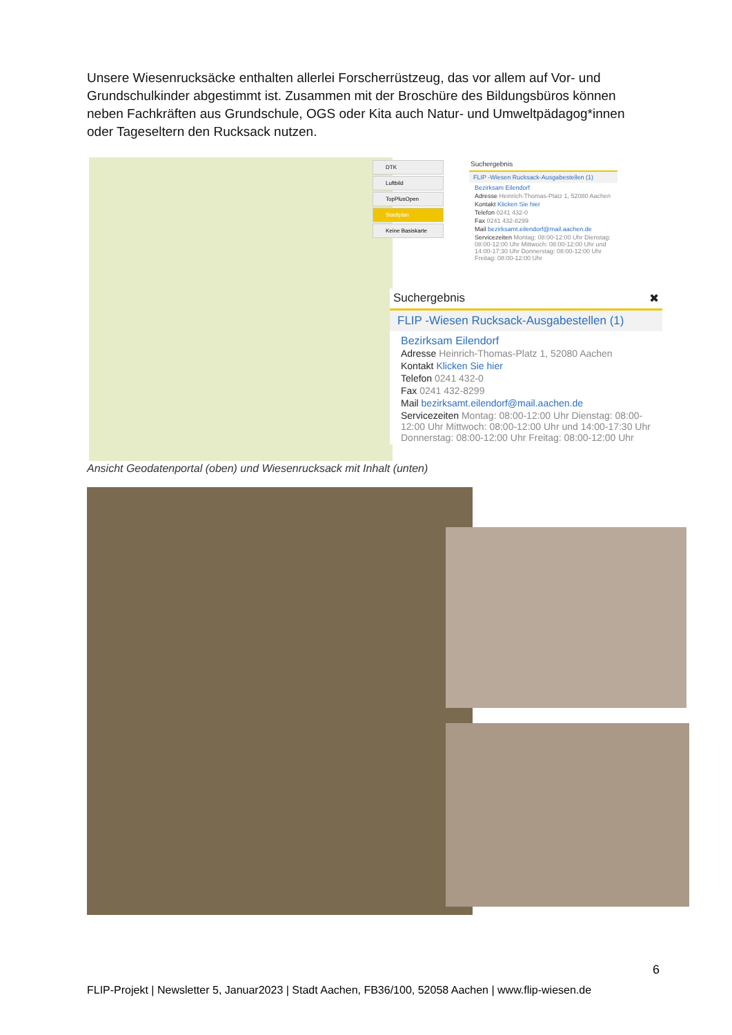Unsere Wiesenrucksäcke enthalten allerlei Forscherrüstzeug, das vor allem auf Vor- und Grundschulkinder abgestimmt ist. Zusammen mit der Broschüre des Bildungsbüros können neben Fachkräften aus Grundschule, OGS oder Kita auch Natur- und Umweltpädagog*innen oder Tageseltern den Rucksack nutzen.
DTK
Luftbild
TopPlusOpen
Stadtplan
Keine Basiskarte
Suchergebnis
FLIP -Wiesen Rucksack-Ausgabestellen (1)
Bezirksam Eilendorf
Adresse Heinrich-Thomas-Platz 1, 52080 Aachen
Kontakt Klicken Sie hier
Telefon 0241 432-0
Fax 0241 432-8299
Mail bezirksamt.eilendorf@mail.aachen.de
Servicezeiten Montag: 08:00-12:00 Uhr Dienstag: 08:00-12:00 Uhr Mittwoch: 08:00-12:00 Uhr und 14:00-17:30 Uhr Donnerstag: 08:00-12:00 Uhr Freitag: 08:00-12:00 Uhr
Suchergebnis ✖
FLIP -Wiesen Rucksack-Ausgabestellen (1)
Bezirksam Eilendorf
Adresse Heinrich-Thomas-Platz 1, 52080 Aachen
Kontakt Klicken Sie hier
Telefon 0241 432-0
Fax 0241 432-8299
Mail bezirksamt.eilendorf@mail.aachen.de
Servicezeiten Montag: 08:00-12:00 Uhr Dienstag: 08:00-12:00 Uhr Mittwoch: 08:00-12:00 Uhr und 14:00-17:30 Uhr Donnerstag: 08:00-12:00 Uhr Freitag: 08:00-12:00 Uhr
Ansicht Geodatenportal (oben) und Wiesenrucksack mit Inhalt (unten)
6
FLIP-Projekt | Newsletter 5, Januar2023 | Stadt Aachen, FB36/100, 52058 Aachen | www.flip-wiesen.de